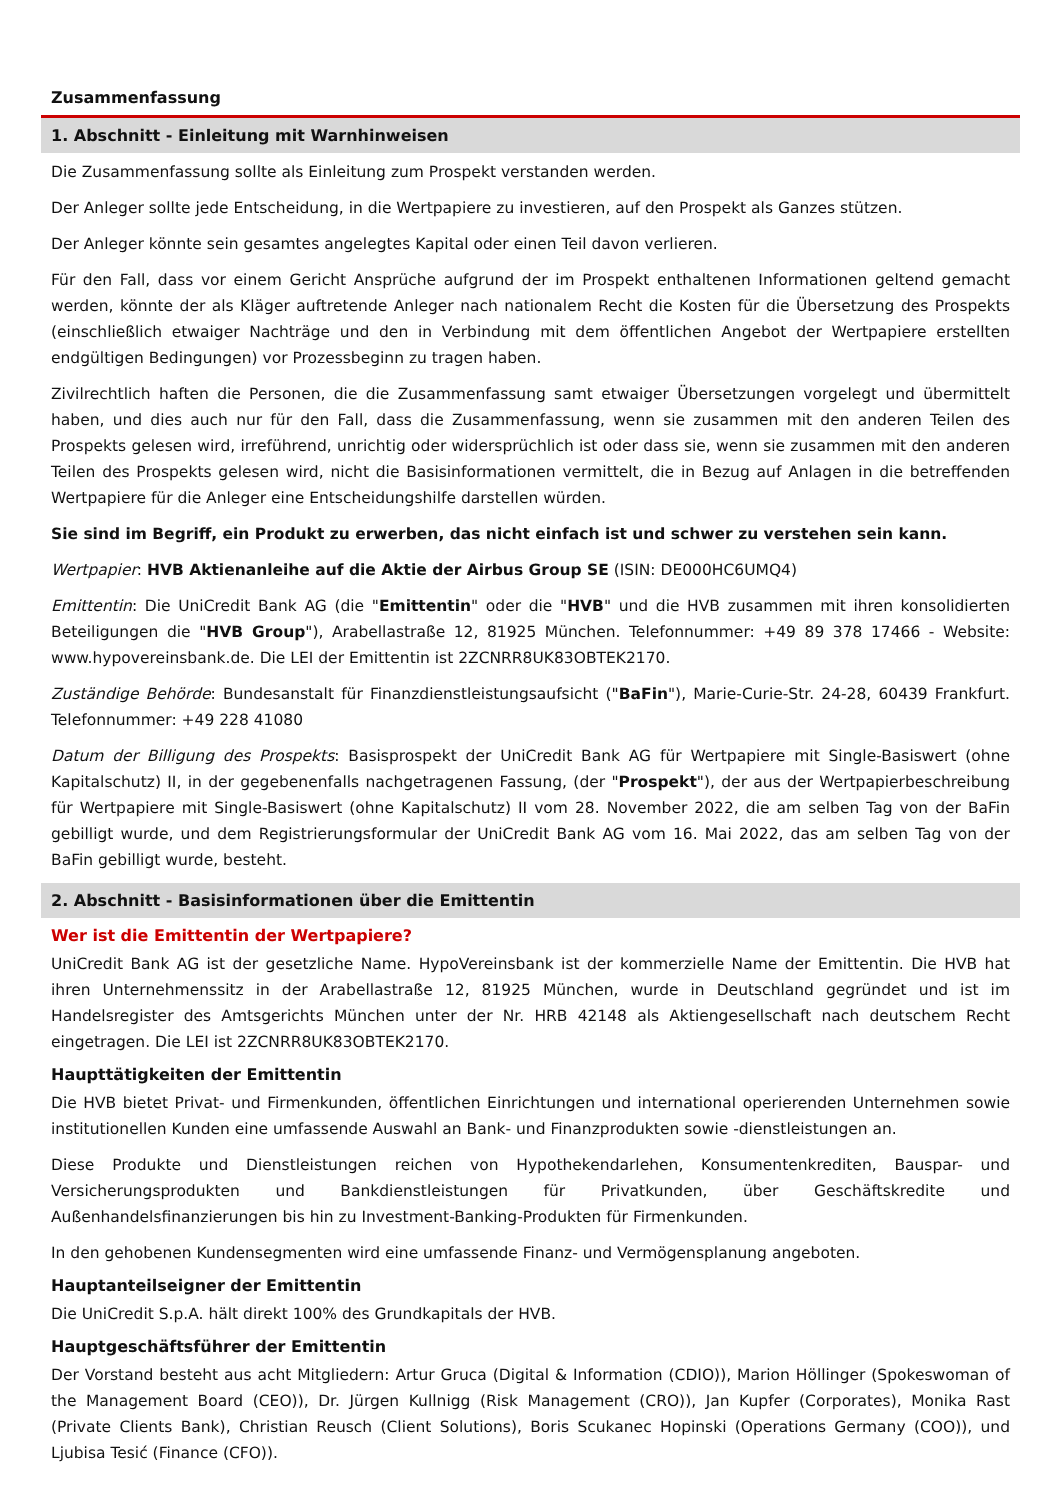Zusammenfassung
1. Abschnitt - Einleitung mit Warnhinweisen
Die Zusammenfassung sollte als Einleitung zum Prospekt verstanden werden.
Der Anleger sollte jede Entscheidung, in die Wertpapiere zu investieren, auf den Prospekt als Ganzes stützen.
Der Anleger könnte sein gesamtes angelegtes Kapital oder einen Teil davon verlieren.
Für den Fall, dass vor einem Gericht Ansprüche aufgrund der im Prospekt enthaltenen Informationen geltend gemacht werden, könnte der als Kläger auftretende Anleger nach nationalem Recht die Kosten für die Übersetzung des Prospekts (einschließlich etwaiger Nachträge und den in Verbindung mit dem öffentlichen Angebot der Wertpapiere erstellten endgültigen Bedingungen) vor Prozessbeginn zu tragen haben.
Zivilrechtlich haften die Personen, die die Zusammenfassung samt etwaiger Übersetzungen vorgelegt und übermittelt haben, und dies auch nur für den Fall, dass die Zusammenfassung, wenn sie zusammen mit den anderen Teilen des Prospekts gelesen wird, irreführend, unrichtig oder widersprüchlich ist oder dass sie, wenn sie zusammen mit den anderen Teilen des Prospekts gelesen wird, nicht die Basisinformationen vermittelt, die in Bezug auf Anlagen in die betreffenden Wertpapiere für die Anleger eine Entscheidungshilfe darstellen würden.
Sie sind im Begriff, ein Produkt zu erwerben, das nicht einfach ist und schwer zu verstehen sein kann.
Wertpapier: HVB Aktienanleihe auf die Aktie der Airbus Group SE (ISIN: DE000HC6UMQ4)
Emittentin: Die UniCredit Bank AG (die "Emittentin" oder die "HVB" und die HVB zusammen mit ihren konsolidierten Beteiligungen die "HVB Group"), Arabellastraße 12, 81925 München. Telefonnummer: +49 89 378 17466 - Website: www.hypovereinsbank.de. Die LEI der Emittentin ist 2ZCNRR8UK83OBTEK2170.
Zuständige Behörde: Bundesanstalt für Finanzdienstleistungsaufsicht ("BaFin"), Marie-Curie-Str. 24-28, 60439 Frankfurt. Telefonnummer: +49 228 41080
Datum der Billigung des Prospekts: Basisprospekt der UniCredit Bank AG für Wertpapiere mit Single-Basiswert (ohne Kapitalschutz) II, in der gegebenenfalls nachgetragenen Fassung, (der "Prospekt"), der aus der Wertpapierbeschreibung für Wertpapiere mit Single-Basiswert (ohne Kapitalschutz) II vom 28. November 2022, die am selben Tag von der BaFin gebilligt wurde, und dem Registrierungsformular der UniCredit Bank AG vom 16. Mai 2022, das am selben Tag von der BaFin gebilligt wurde, besteht.
2. Abschnitt - Basisinformationen über die Emittentin
Wer ist die Emittentin der Wertpapiere?
UniCredit Bank AG ist der gesetzliche Name. HypoVereinsbank ist der kommerzielle Name der Emittentin. Die HVB hat ihren Unternehmenssitz in der Arabellastraße 12, 81925 München, wurde in Deutschland gegründet und ist im Handelsregister des Amtsgerichts München unter der Nr. HRB 42148 als Aktiengesellschaft nach deutschem Recht eingetragen. Die LEI ist 2ZCNRR8UK83OBTEK2170.
Haupttätigkeiten der Emittentin
Die HVB bietet Privat- und Firmenkunden, öffentlichen Einrichtungen und international operierenden Unternehmen sowie institutionellen Kunden eine umfassende Auswahl an Bank- und Finanzprodukten sowie -dienstleistungen an.
Diese Produkte und Dienstleistungen reichen von Hypothekendarlehen, Konsumentenkrediten, Bauspar- und Versicherungsprodukten und Bankdienstleistungen für Privatkunden, über Geschäftskredite und Außenhandelsfinanzierungen bis hin zu Investment-Banking-Produkten für Firmenkunden.
In den gehobenen Kundensegmenten wird eine umfassende Finanz- und Vermögensplanung angeboten.
Hauptanteilseigner der Emittentin
Die UniCredit S.p.A. hält direkt 100% des Grundkapitals der HVB.
Hauptgeschäftsführer der Emittentin
Der Vorstand besteht aus acht Mitgliedern: Artur Gruca (Digital & Information (CDIO)), Marion Höllinger (Spokeswoman of the Management Board (CEO)), Dr. Jürgen Kullnigg (Risk Management (CRO)), Jan Kupfer (Corporates), Monika Rast (Private Clients Bank), Christian Reusch (Client Solutions), Boris Scukanec Hopinski (Operations Germany (COO)), und Ljubisa Tesić (Finance (CFO)).